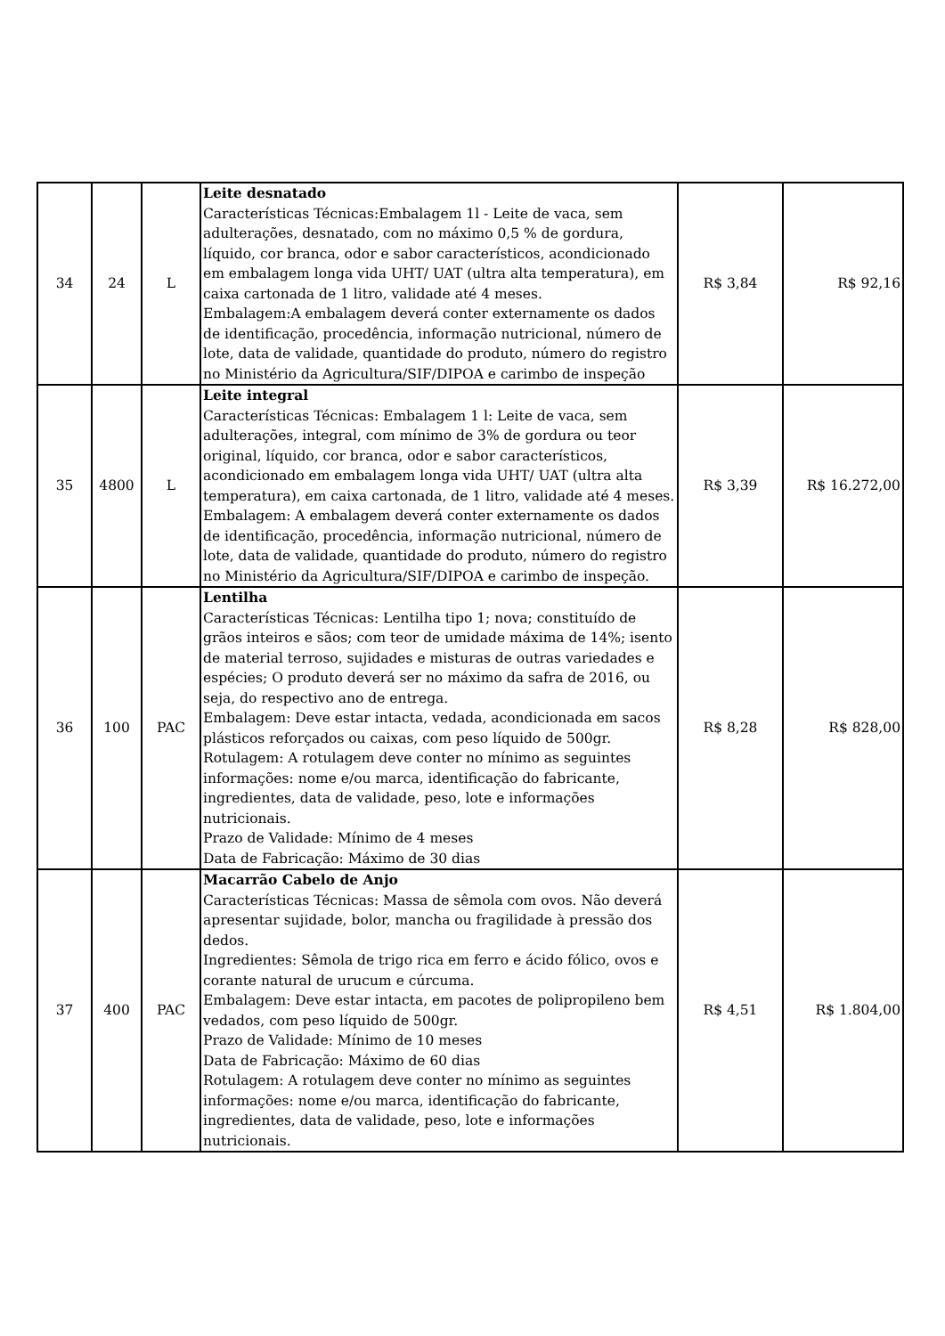| 34 | 24 | L | Leite desnatado Características Técnicas:Embalagem 1l - Leite de vaca, sem adulterações, desnatado, com no máximo 0,5 % de gordura, líquido, cor branca, odor e sabor característicos, acondicionado em embalagem longa vida UHT/ UAT (ultra alta temperatura), em caixa cartonada de 1 litro, validade até 4 meses. Embalagem:A embalagem deverá conter externamente os dados de identificação, procedência, informação nutricional, número de lote, data de validade, quantidade do produto, número do registro no Ministério da Agricultura/SIF/DIPOA e carimbo de inspeção | R$ 3,84 | R$ 92,16 |
| 35 | 4800 | L | Leite integral Características Técnicas: Embalagem 1 l: Leite de vaca, sem adulterações, integral, com mínimo de 3% de gordura ou teor original, líquido, cor branca, odor e sabor característicos, acondicionado em embalagem longa vida UHT/ UAT (ultra alta temperatura), em caixa cartonada, de 1 litro, validade até 4 meses. Embalagem: A embalagem deverá conter externamente os dados de identificação, procedência, informação nutricional, número de lote, data de validade, quantidade do produto, número do registro no Ministério da Agricultura/SIF/DIPOA e carimbo de inspeção. | R$ 3,39 | R$ 16.272,00 |
| 36 | 100 | PAC | Lentilha Características Técnicas: Lentilha tipo 1; nova; constituído de grãos inteiros e sãos; com teor de umidade máxima de 14%; isento de material terroso, sujidades e misturas de outras variedades e espécies; O produto deverá ser no máximo da safra de 2016, ou seja, do respectivo ano de entrega. Embalagem: Deve estar intacta, vedada, acondicionada em sacos plásticos reforçados ou caixas, com peso líquido de 500gr. Rotulagem: A rotulagem deve conter no mínimo as seguintes informações: nome e/ou marca, identificação do fabricante, ingredientes, data de validade, peso, lote e informações nutricionais. Prazo de Validade: Mínimo de 4 meses Data de Fabricação: Máximo de 30 dias | R$ 8,28 | R$ 828,00 |
| 37 | 400 | PAC | Macarrão Cabelo de Anjo Características Técnicas: Massa de sêmola com ovos. Não deverá apresentar sujidade, bolor, mancha ou fragilidade à pressão dos dedos. Ingredientes: Sêmola de trigo rica em ferro e ácido fólico, ovos e corante natural de urucum e cúrcuma. Embalagem: Deve estar intacta, em pacotes de polipropileno bem vedados, com peso líquido de 500gr. Prazo de Validade: Mínimo de 10 meses Data de Fabricação: Máximo de 60 dias Rotulagem: A rotulagem deve conter no mínimo as seguintes informações: nome e/ou marca, identificação do fabricante, ingredientes, data de validade, peso, lote e informações nutricionais. | R$ 4,51 | R$ 1.804,00 |